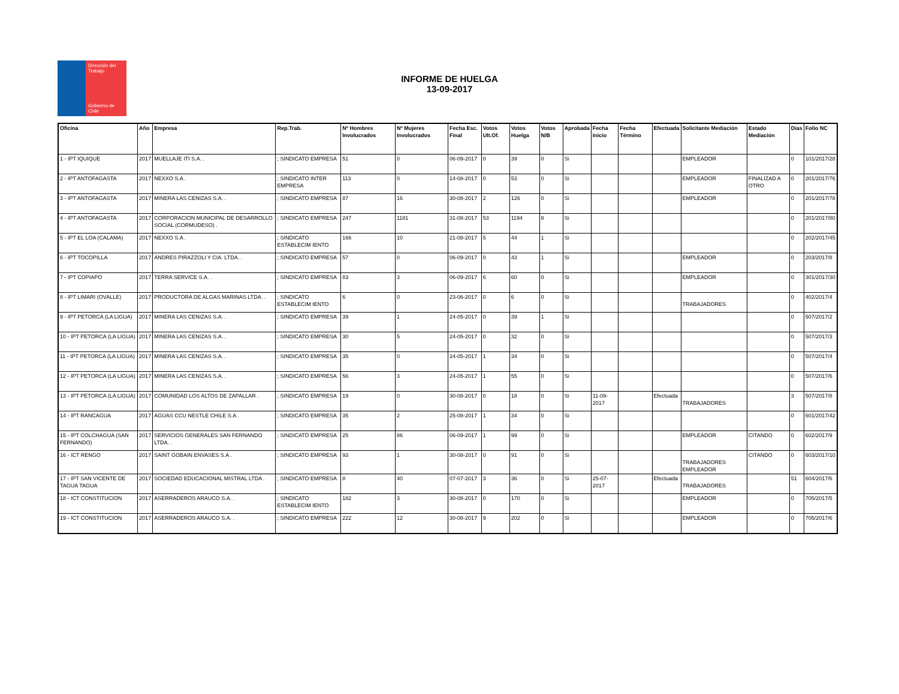Dirección del Trabajo
Gobierno de Chile
INFORME DE HUELGA
13-09-2017
| Oficina | Año | Empresa | Rep.Trab. | Nº Hombres Involucrados | Nº Mujeres Involucrados | Fecha Esc. Final | Votos Ult.Of. | Votos Huelga | Votos N/B | Aprobada | Fecha Inicio | Fecha Término | Efectuada | Solicitante Mediación | Estado Mediación | Días | Folio NC |
| --- | --- | --- | --- | --- | --- | --- | --- | --- | --- | --- | --- | --- | --- | --- | --- | --- | --- |
| 1 - IPT IQUIQUE | 2017 | MUELLAJE ITI S.A. . | ; SINDICATO EMPRESA | 51 | 0 | 06-09-2017 | 0 | 39 | 0 | Si | | | | EMPLEADOR | | 0 | 101/2017/28 |
| 2 - IPT ANTOFAGASTA | 2017 | NEXXO S.A . | ; SINDICATO INTER EMPRESA | 113 | 0 | 14-08-2017 | 0 | 53 | 0 | Si | | | | EMPLEADOR | FINALIZAD A OTRO | 0 | 201/2017/76 |
| 3 - IPT ANTOFAGASTA | 2017 | MINERA LAS CENIZAS S.A. . | ; SINDICATO EMPRESA | 87 | 16 | 30-08-2017 | 2 | 126 | 0 | Si | | | | EMPLEADOR | | 0 | 201/2017/78 |
| 4 - IPT ANTOFAGASTA | 2017 | CORPORACION MUNICIPAL DE DESARROLLO SOCIAL (CORMUDESO) . | ; SINDICATO EMPRESA | 247 | 1181 | 31-08-2017 | 53 | 1194 | 8 | Si | | | | | | 0 | 201/2017/80 |
| 5 - IPT EL LOA (CALAMA) | 2017 | NEXXO S.A . | ; SINDICATO ESTABLECIM IENTO | 166 | 10 | 21-08-2017 | 5 | 44 | 1 | Si | | | | | | 0 | 202/2017/45 |
| 6 - IPT TOCOPILLA | 2017 | ANDRES PIRAZZOLI Y CIA. LTDA. . | ; SINDICATO EMPRESA | 57 | 0 | 06-09-2017 | 0 | 43 | 1 | Si | | | | EMPLEADOR | | 0 | 203/2017/8 |
| 7 - IPT COPIAPO | 2017 | TERRA SERVICE S.A. . | ; SINDICATO EMPRESA | 83 | 3 | 06-09-2017 | 6 | 60 | 0 | Si | | | | EMPLEADOR | | 0 | 301/2017/30 |
| 8 - IPT LIMARI (OVALLE) | 2017 | PRODUCTORA DE ALGAS MARINAS LTDA. . | ; SINDICATO ESTABLECIM IENTO | 6 | 0 | 23-06-2017 | 0 | 6 | 0 | Si | | | | TRABAJADORES | | 0 | 402/2017/4 |
| 9 - IPT PETORCA (LA LIGUA) | 2017 | MINERA LAS CENIZAS S.A. . | ; SINDICATO EMPRESA | 39 | 1 | 24-05-2017 | 0 | 39 | 1 | Si | | | | | | 0 | 507/2017/2 |
| 10 - IPT PETORCA (LA LIGUA) | 2017 | MINERA LAS CENIZAS S.A. . | ; SINDICATO EMPRESA | 30 | 5 | 24-05-2017 | 0 | 32 | 0 | Si | | | | | | 0 | 507/2017/3 |
| 11 - IPT PETORCA (LA LIGUA) | 2017 | MINERA LAS CENIZAS S.A. . | ; SINDICATO EMPRESA | 35 | 0 | 24-05-2017 | 1 | 34 | 0 | Si | | | | | | 0 | 507/2017/4 |
| 12 - IPT PETORCA (LA LIGUA) | 2017 | MINERA LAS CENIZAS S.A. . | ; SINDICATO EMPRESA | 56 | 3 | 24-05-2017 | 1 | 55 | 0 | Si | | | | | | 0 | 507/2017/6 |
| 13 - IPT PETORCA (LA LIGUA) | 2017 | COMUNIDAD LOS ALTOS DE ZAPALLAR . | ; SINDICATO EMPRESA | 19 | 0 | 30-08-2017 | 0 | 18 | 0 | Si | 11-09-2017 | | Efectuada | TRABAJADORES | | 3 | 507/2017/8 |
| 14 - IPT RANCAGUA | 2017 | AGUAS CCU NESTLE CHILE S.A . | ; SINDICATO EMPRESA | 35 | 2 | 25-08-2017 | 1 | 34 | 0 | Si | | | | | | 0 | 601/2017/42 |
| 15 - IPT COLCHAGUA (SAN FERNANDO) | 2017 | SERVICIOS GENERALES SAN FERNANDO LTDA. . | ; SINDICATO EMPRESA | 25 | 86 | 06-09-2017 | 1 | 99 | 0 | Si | | | | EMPLEADOR | CITANDO | 0 | 602/2017/9 |
| 16 - ICT RENGO | 2017 | SAINT GOBAIN ENVASES S.A . | ; SINDICATO EMPRESA | 93 | 1 | 30-08-2017 | 0 | 91 | 0 | Si | | | | TRABAJADORES EMPLEADOR | CITANDO | 0 | 603/2017/10 |
| 17 - IPT SAN VICENTE DE TAGUA TAGUA | 2017 | SOCIEDAD EDUCACIONAL MISTRAL LTDA . | ; SINDICATO EMPRESA | 8 | 40 | 07-07-2017 | 3 | 36 | 0 | Si | 25-07-2017 | | Efectuada | TRABAJADORES | | 51 | 604/2017/6 |
| 18 - ICT CONSTITUCION | 2017 | ASERRADEROS ARAUCO S.A. . | ; SINDICATO ESTABLECIM IENTO | 182 | 3 | 30-08-2017 | 0 | 170 | 0 | Si | | | | EMPLEADOR | | 0 | 705/2017/5 |
| 19 - ICT CONSTITUCION | 2017 | ASERRADEROS ARAUCO S.A. . | ; SINDICATO EMPRESA | 222 | 12 | 30-08-2017 | 9 | 202 | 0 | Si | | | | EMPLEADOR | | 0 | 705/2017/6 |